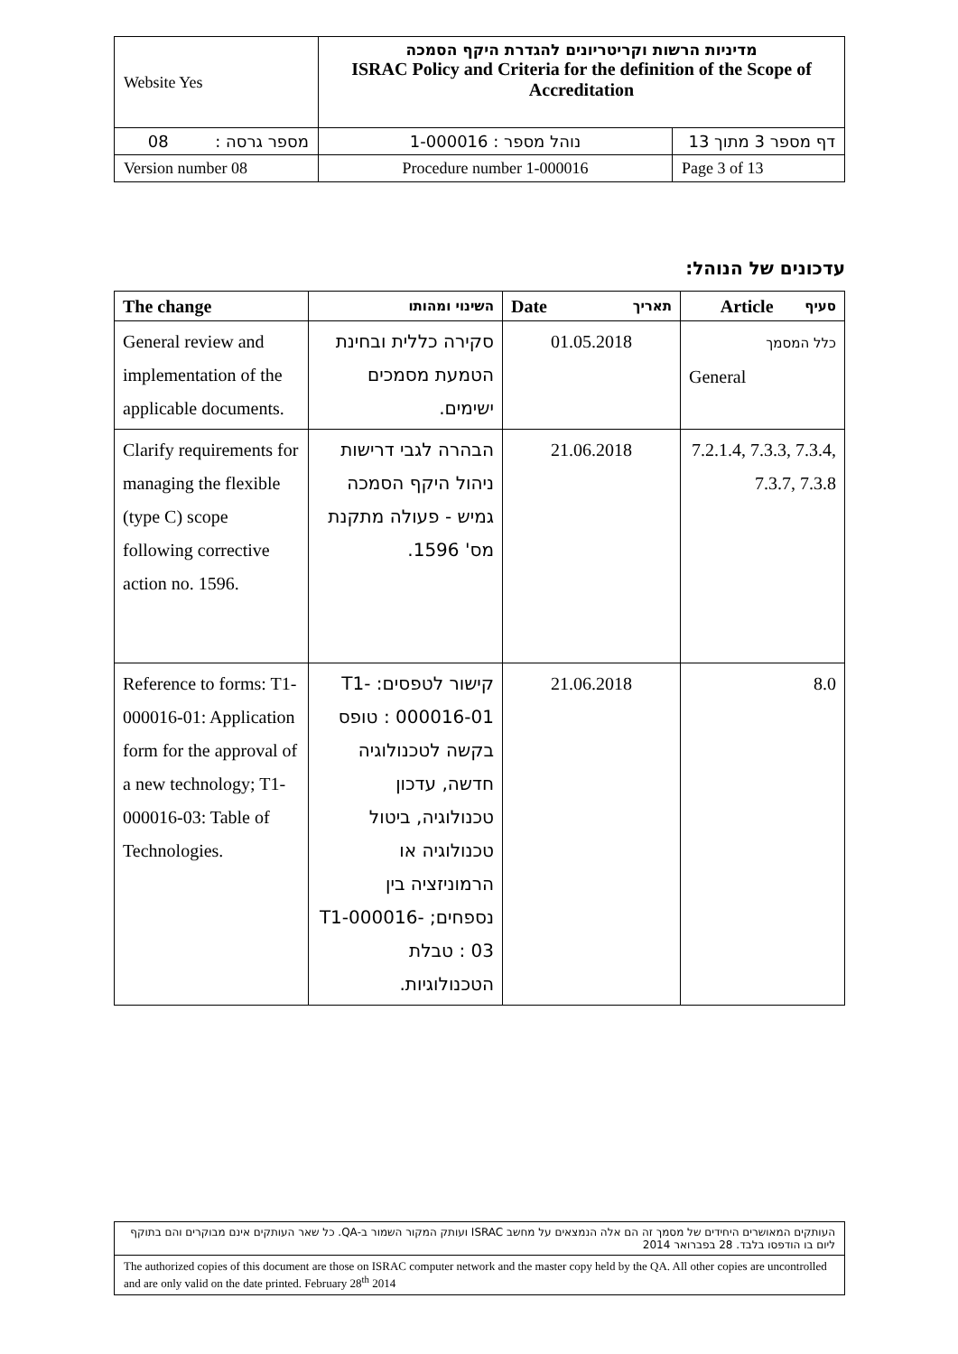| Website Yes | מדיניות הרשות וקריטריונים להגדרת היקף הסמכה ISRAC Policy and Criteria for the definition of the Scope of Accreditation | |
| מספר גרסה : 08 | נוהל מספר : 1-000016 | דף מספר 3 מתוך 13 |
| Version number 08 | Procedure number 1-000016 | Page 3 of 13 |
עדכונים של הנוהל:
| The change | השינוי ומהותו | Date תאריך | סעיף Article |
| --- | --- | --- | --- |
| General review and implementation of the applicable documents. | סקירה כללית ובחינת הטמעת מסמכים ישימים. | 01.05.2018 | כלל המסמך General |
| Clarify requirements for managing the flexible (type C) scope following corrective action no. 1596. | הבהרה לגבי דרישות ניהול היקף הסמכה גמיש - פעולה מתקנת מס' 1596. | 21.06.2018 | 7.2.1.4, 7.3.3, 7.3.4, 7.3.7, 7.3.8 |
| Reference to forms: T1-000016-01: Application form for the approval of a new technology; T1-000016-03: Table of Technologies. | קישור לטפסים: T1-000016-01 : טופס בקשה לטכנולוגיה חדשה, עדכון טכנולוגיה, ביטול טכנולוגיה או הרמוניזציה בין נספחים; T1-000016-03 : טבלת הטכנולוגיות. | 21.06.2018 | 8.0 |
| העותקים המאושרים היחידים של מסמך זה הם אלה הנמצאים על מחשב ISRAC ועותק המקור השמור ב-QA. כל שאר העותקים אינם מבוקרים והם בתוקף ליום בו הודפסו בלבד. 28 בפברואר 2014 |
| The authorized copies of this document are those on ISRAC computer network and the master copy held by the QA. All other copies are uncontrolled and are only valid on the date printed. February 28<sup>th</sup> 2014 |